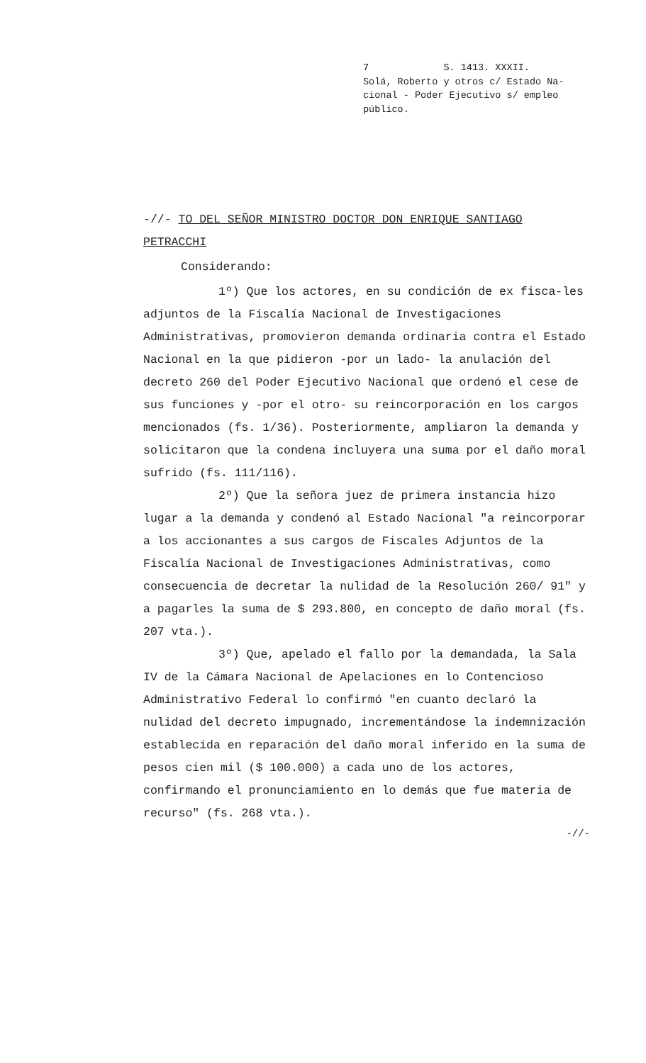7 S. 1413. XXXII.
Solá, Roberto y otros c/ Estado Na-
cional - Poder Ejecutivo s/ empleo
público.
-//- TO DEL SEÑOR MINISTRO DOCTOR DON ENRIQUE SANTIAGO PETRACCHI
Considerando:
1º) Que los actores, en su condición de ex fisca-les adjuntos de la Fiscalía Nacional de Investigaciones Administrativas, promovieron demanda ordinaria contra el Estado Nacional en la que pidieron -por un lado- la anulación del decreto 260 del Poder Ejecutivo Nacional que ordenó el cese de sus funciones y -por el otro- su reincorporación en los cargos mencionados (fs. 1/36). Posteriormente, ampliaron la demanda y solicitaron que la condena incluyera una suma por el daño moral sufrido (fs. 111/116).
2º) Que la señora juez de primera instancia hizo lugar a la demanda y condenó al Estado Nacional "a reincorporar a los accionantes a sus cargos de Fiscales Adjuntos de la Fiscalía Nacional de Investigaciones Administrativas, como consecuencia de decretar la nulidad de la Resolución 260/ 91" y a pagarles la suma de $ 293.800, en concepto de daño moral (fs. 207 vta.).
3º) Que, apelado el fallo por la demandada, la Sala IV de la Cámara Nacional de Apelaciones en lo Contencioso Administrativo Federal lo confirmó "en cuanto declaró la nulidad del decreto impugnado, incrementándose la indemnización establecida en reparación del daño moral inferido en la suma de pesos cien mil ($ 100.000) a cada uno de los actores, confirmando el pronunciamiento en lo demás que fue materia de recurso" (fs. 268 vta.).
-//-